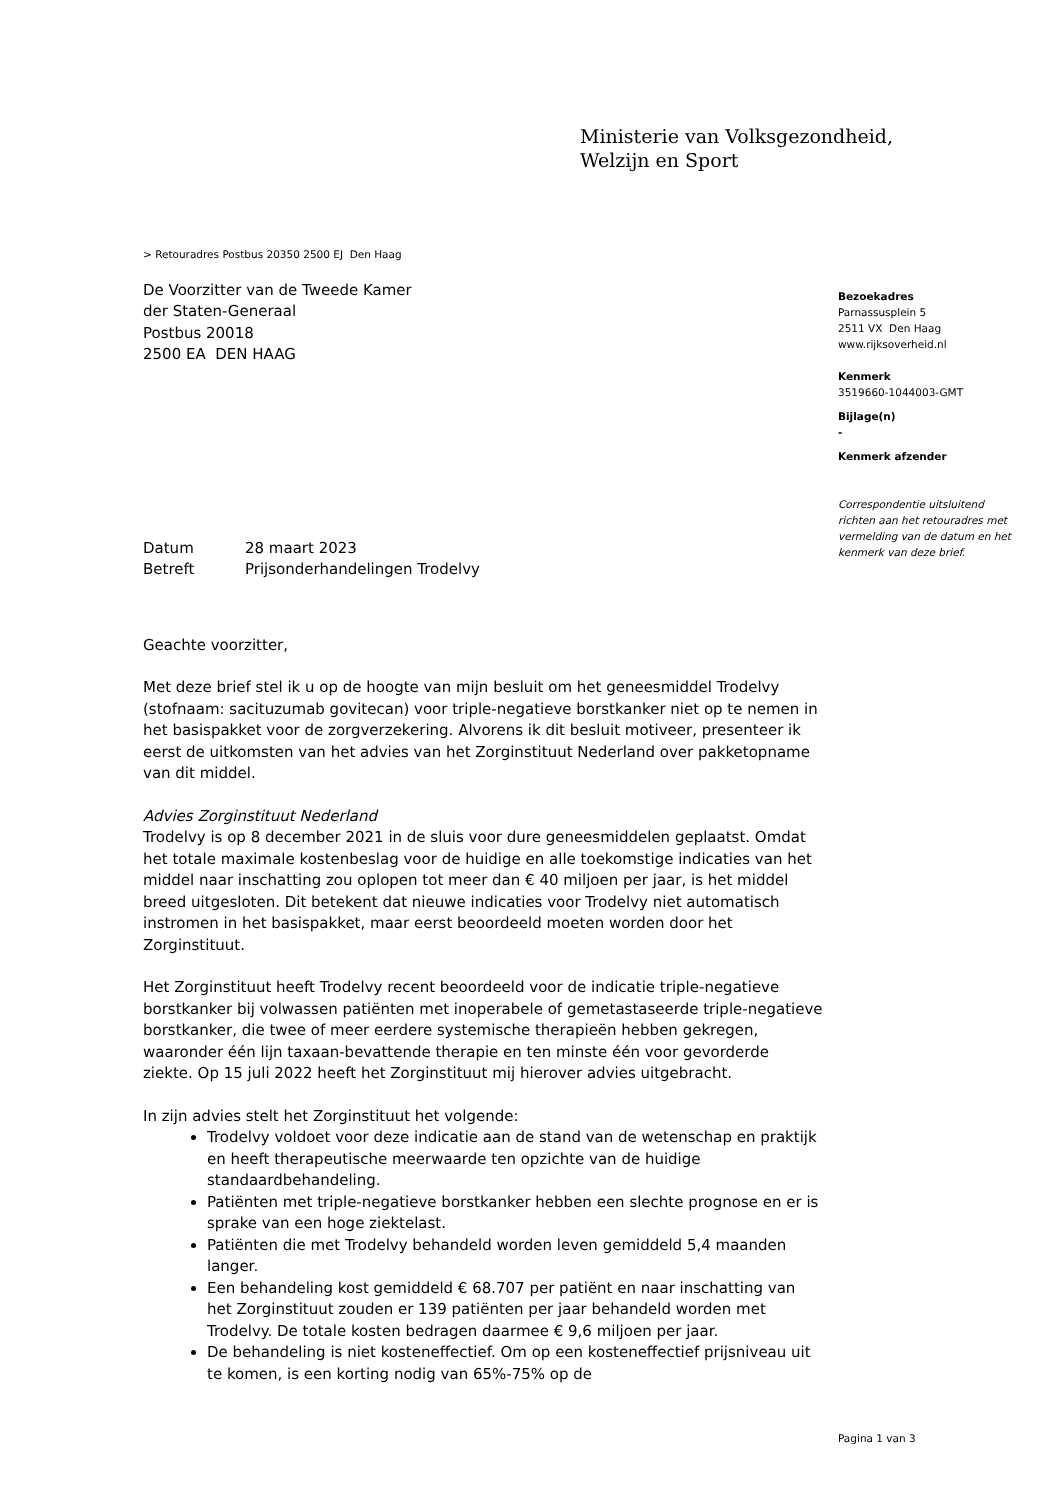Ministerie van Volksgezondheid,
Welzijn en Sport
Bezoekadres
Parnassusplein 5
2511 VX Den Haag
www.rijksoverheid.nl
Kenmerk
3519660-1044003-GMT
Bijlage(n)
-
Kenmerk afzender
Correspondentie uitsluitend richten aan het retouradres met vermelding van de datum en het kenmerk van deze brief.
> Retouradres Postbus 20350 2500 EJ Den Haag
De Voorzitter van de Tweede Kamer
der Staten-Generaal
Postbus 20018
2500 EA DEN HAAG
Datum 28 maart 2023
Betreft Prijsonderhandelingen Trodelvy
Geachte voorzitter,
Met deze brief stel ik u op de hoogte van mijn besluit om het geneesmiddel Trodelvy (stofnaam: sacituzumab govitecan) voor triple-negatieve borstkanker niet op te nemen in het basispakket voor de zorgverzekering. Alvorens ik dit besluit motiveer, presenteer ik eerst de uitkomsten van het advies van het Zorginstituut Nederland over pakketopname van dit middel.
Advies Zorginstituut Nederland
Trodelvy is op 8 december 2021 in de sluis voor dure geneesmiddelen geplaatst. Omdat het totale maximale kostenbeslag voor de huidige en alle toekomstige indicaties van het middel naar inschatting zou oplopen tot meer dan € 40 miljoen per jaar, is het middel breed uitgesloten. Dit betekent dat nieuwe indicaties voor Trodelvy niet automatisch instromen in het basispakket, maar eerst beoordeeld moeten worden door het Zorginstituut.
Het Zorginstituut heeft Trodelvy recent beoordeeld voor de indicatie triple-negatieve borstkanker bij volwassen patiënten met inoperabele of gemetastaseerde triple-negatieve borstkanker, die twee of meer eerdere systemische therapieën hebben gekregen, waaronder één lijn taxaan-bevattende therapie en ten minste één voor gevorderde ziekte. Op 15 juli 2022 heeft het Zorginstituut mij hierover advies uitgebracht.
In zijn advies stelt het Zorginstituut het volgende:
Trodelvy voldoet voor deze indicatie aan de stand van de wetenschap en praktijk en heeft therapeutische meerwaarde ten opzichte van de huidige standaardbehandeling.
Patiënten met triple-negatieve borstkanker hebben een slechte prognose en er is sprake van een hoge ziektelast.
Patiënten die met Trodelvy behandeld worden leven gemiddeld 5,4 maanden langer.
Een behandeling kost gemiddeld € 68.707 per patiënt en naar inschatting van het Zorginstituut zouden er 139 patiënten per jaar behandeld worden met Trodelvy. De totale kosten bedragen daarmee € 9,6 miljoen per jaar.
De behandeling is niet kosteneffectief. Om op een kosteneffectief prijsniveau uit te komen, is een korting nodig van 65%-75% op de
Pagina 1 van 3